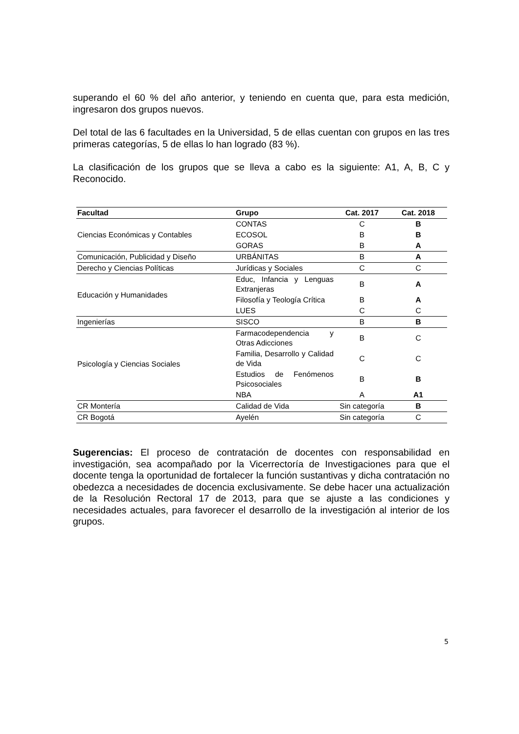superando el 60 % del año anterior, y teniendo en cuenta que, para esta medición, ingresaron dos grupos nuevos.
Del total de las 6 facultades en la Universidad, 5 de ellas cuentan con grupos en las tres primeras categorías, 5 de ellas lo han logrado (83 %).
La clasificación de los grupos que se lleva a cabo es la siguiente: A1, A, B, C y Reconocido.
| Facultad | Grupo | Cat. 2017 | Cat. 2018 |
| --- | --- | --- | --- |
| Ciencias Económicas y Contables | CONTAS | C | B |
| | ECOSOL | B | B |
| | GORAS | B | A |
| Comunicación, Publicidad y Diseño | URBÁNITAS | B | A |
| Derecho y Ciencias Políticas | Jurídicas y Sociales | C | C |
| Educación y Humanidades | Educ, Infancia y Lenguas Extranjeras | B | A |
| | Filosofía y Teología Crítica | B | A |
| | LUES | C | C |
| Ingenierías | SISCO | B | B |
| Psicología y Ciencias Sociales | Farmacodependencia y Otras Adicciones | B | C |
| | Familia, Desarrollo y Calidad de Vida | C | C |
| | Estudios de Fenómenos Psicosociales | B | B |
| | NBA | A | A1 |
| CR Montería | Calidad de Vida | Sin categoría | B |
| CR Bogotá | Ayelén | Sin categoría | C |
Sugerencias: El proceso de contratación de docentes con responsabilidad en investigación, sea acompañado por la Vicerrectoría de Investigaciones para que el docente tenga la oportunidad de fortalecer la función sustantivas y dicha contratación no obedezca a necesidades de docencia exclusivamente. Se debe hacer una actualización de la Resolución Rectoral 17 de 2013, para que se ajuste a las condiciones y necesidades actuales, para favorecer el desarrollo de la investigación al interior de los grupos.
5